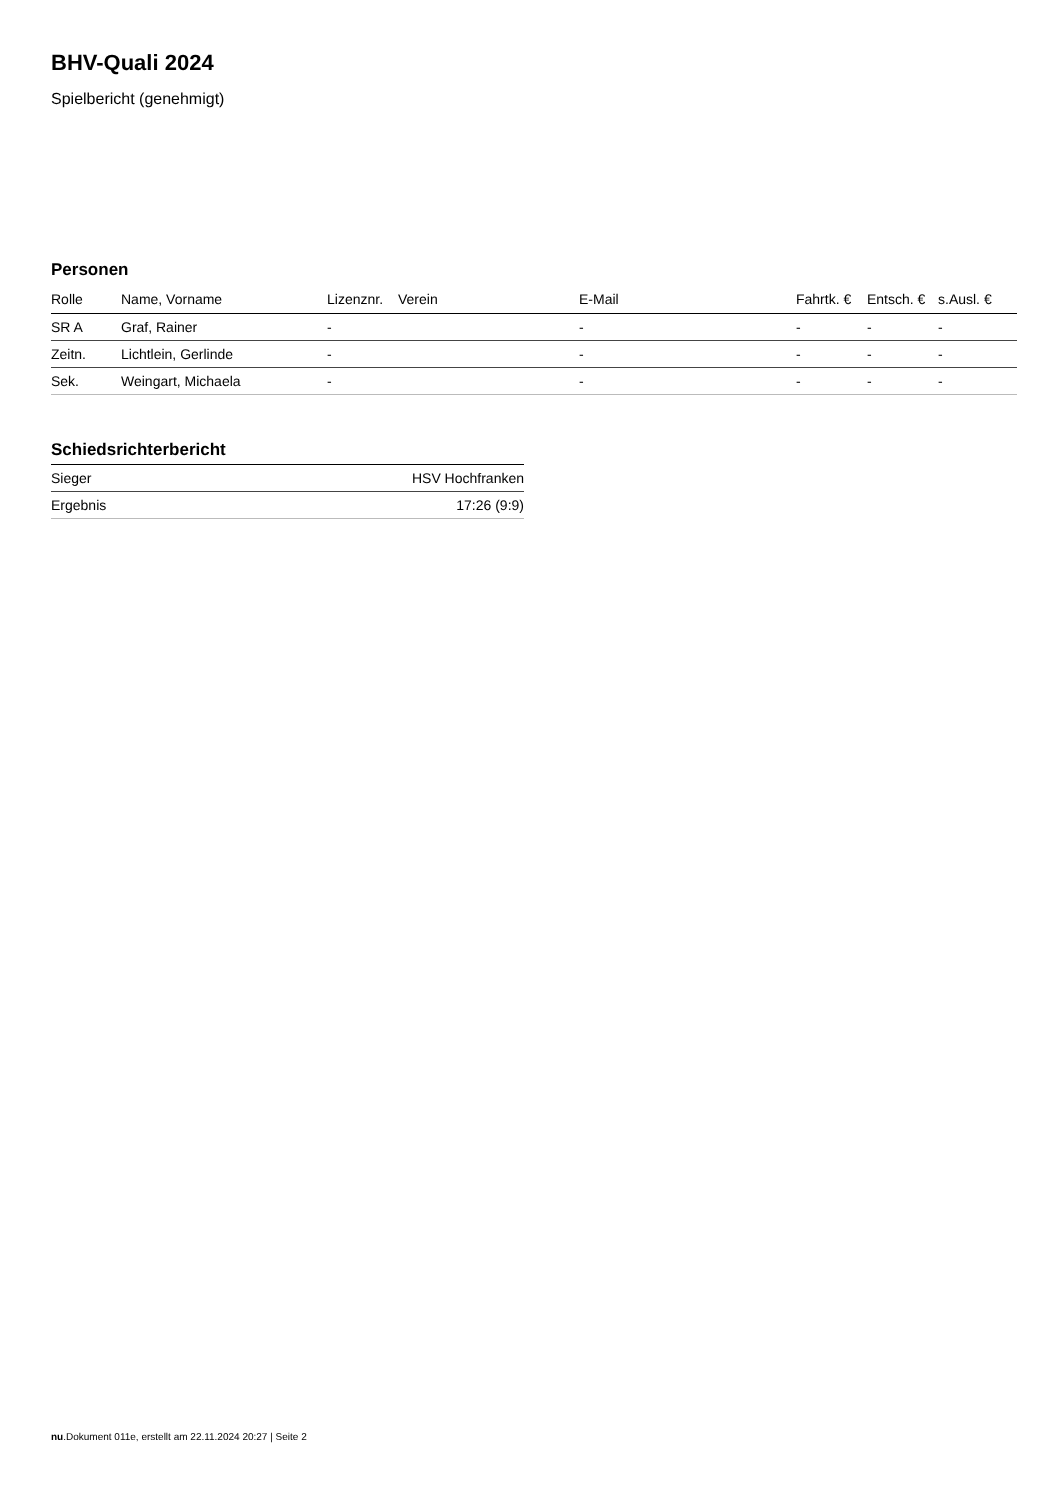BHV-Quali 2024
Spielbericht (genehmigt)
Personen
| Rolle | Name, Vorname | Lizenznr. | Verein | E-Mail | Fahrtk. € | Entsch. € | s.Ausl. € |
| --- | --- | --- | --- | --- | --- | --- | --- |
| SR A | Graf, Rainer | - | | - | - | - | - |
| Zeitn. | Lichtlein, Gerlinde | - | | - | - | - | - |
| Sek. | Weingart, Michaela | - | | - | - | - | - |
Schiedsrichterbericht
| Sieger | HSV Hochfranken |
| Ergebnis | 17:26 (9:9) |
nu.Dokument 011e, erstellt am 22.11.2024 20:27 | Seite 2